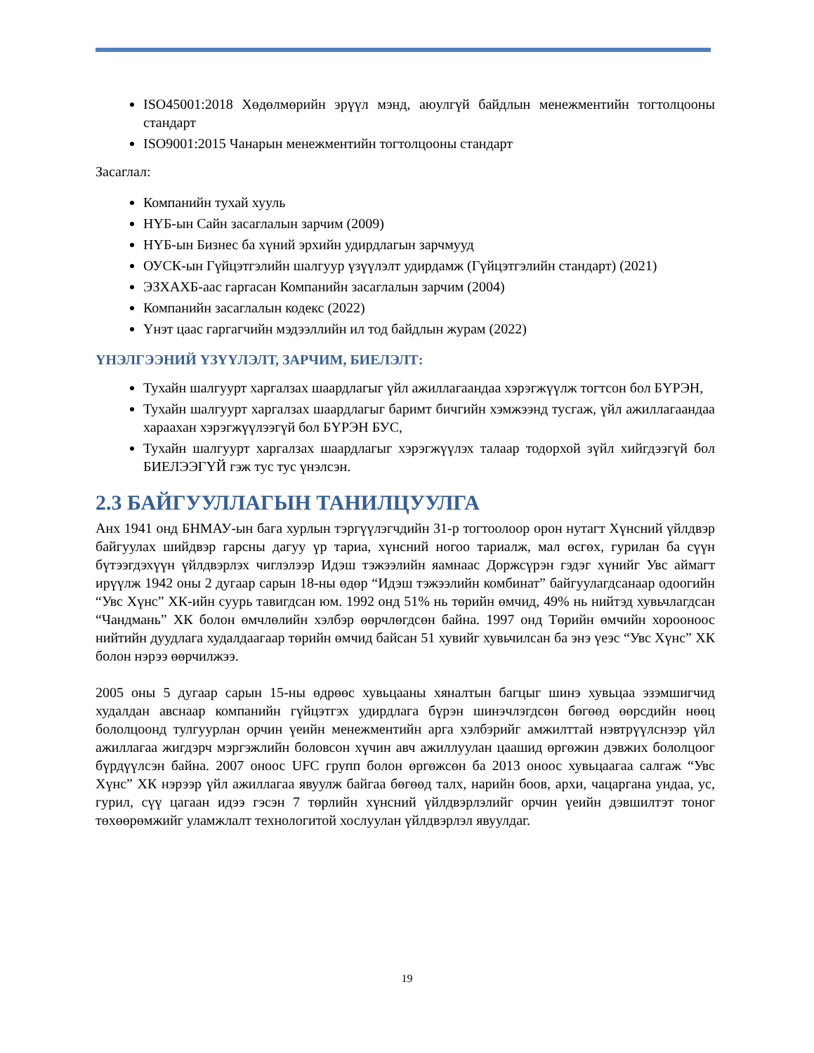ISO45001:2018 Хөдөлмөрийн эрүүл мэнд, аюулгүй байдлын менежментийн тогтолцооны стандарт
ISO9001:2015 Чанарын менежментийн тогтолцооны стандарт
Засаглал:
Компанийн тухай хууль
НҮБ-ын Сайн засаглалын зарчим (2009)
НҮБ-ын Бизнес ба хүний эрхийн удирдлагын зарчмууд
ОУСК-ын Гүйцэтгэлийн шалгуур үзүүлэлт удирдамж (Гүйцэтгэлийн стандарт) (2021)
ЭЗХАХБ-аас гаргасан Компанийн засаглалын зарчим (2004)
Компанийн засаглалын кодекс (2022)
Үнэт цаас гаргагчийн мэдээллийн ил тод байдлын журам (2022)
ҮНЭЛГЭЭНИЙ ҮЗҮҮЛЭЛТ, ЗАРЧИМ, БИЕЛЭЛТ:
Тухайн шалгуурт харгалзах шаардлагыг үйл ажиллагаандаа хэрэгжүүлж тогтсон бол БҮРЭН,
Тухайн шалгуурт харгалзах шаардлагыг баримт бичгийн хэмжээнд тусгаж, үйл ажиллагаандаа хараахан хэрэгжүүлээгүй бол БҮРЭН БУС,
Тухайн шалгуурт харгалзах шаардлагыг хэрэгжүүлэх талаар тодорхой зүйл хийгдээгүй бол БИЕЛЭЭГҮЙ гэж тус тус үнэлсэн.
2.3 БАЙГУУЛЛАГЫН ТАНИЛЦУУЛГА
Анх 1941 онд БНМАУ-ын бага хурлын тэргүүлэгчдийн 31-р тогтоолоор орон нутагт Хүнсний үйлдвэр байгуулах шийдвэр гарсны дагуу үр тариа, хүнсний ногоо тариалж, мал өсгөх, гурилан ба сүүн бүтээгдэхүүн үйлдвэрлэх чиглэлээр Идэш тэжээлийн яамнаас Доржсүрэн гэдэг хүнийг Увс аймагт ирүүлж 1942 оны 2 дугаар сарын 18-ны өдөр “Идэш тэжээлийн комбинат” байгуулагдсанаар одоогийн “Увс Хүнс” ХК-ийн суурь тавигдсан юм. 1992 онд 51% нь төрийн өмчид, 49% нь нийтэд хувьчлагдсан “Чандмань” ХК болон өмчлөлийн хэлбэр өөрчлөгдсөн байна. 1997 онд Төрийн өмчийн хорооноос нийтийн дуудлага худалдаагаар төрийн өмчид байсан 51 хувийг хувьчилсан ба энэ үеэс “Увс Хүнс” ХК болон нэрээ өөрчилжээ.
2005 оны 5 дугаар сарын 15-ны өдрөөс хувьцааны хяналтын багцыг шинэ хувьцаа эзэмшигчид худалдан авснаар компанийн гүйцэтгэх удирдлага бүрэн шинэчлэгдсөн бөгөөд өөрсдийн нөөц бололцоонд тулгуурлан орчин үеийн менежментийн арга хэлбэрийг амжилттай нэвтрүүлснээр үйл ажиллагаа жигдэрч мэргэжлийн боловсон хүчин авч ажиллуулан цаашид өргөжин дэвжих бололцоог бүрдүүлсэн байна. 2007 оноос UFC групп болон өргөжсөн ба 2013 оноос хувьцаагаа салгаж “Увс Хүнс” ХК нэрээр үйл ажиллагаа явуулж байгаа бөгөөд талх, нарийн боов, архи, чацаргана ундаа, ус, гурил, сүү цагаан идээ гэсэн 7 төрлийн хүнсний үйлдвэрлэлийг орчин үеийн дэвшилтэт тоног төхөөрөмжийг уламжлалт технологитой хослуулан үйлдвэрлэл явуулдаг.
19